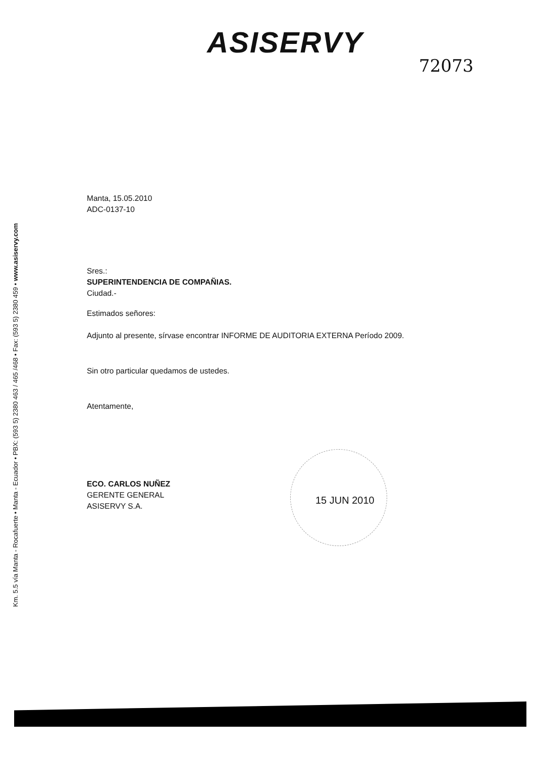ASISERVY
72073
Km. 5.5 vía Manta - Rocafuerte • Manta - Ecuador • PBX: (593 5) 2380 463 / 465 /468 • Fax: (593 5) 2380 459 • www.asiservy.com
Manta, 15.05.2010
ADC-0137-10
Sres.:
SUPERINTENDENCIA DE COMPAÑIAS.
Ciudad.-
Estimados señores:
Adjunto al presente, sírvase encontrar INFORME DE AUDITORIA EXTERNA Período 2009.
Sin otro particular quedamos de ustedes.
Atentamente,
ECO. CARLOS NUÑEZ
GERENTE GENERAL
ASISERVY S.A.
15 JUN 2010